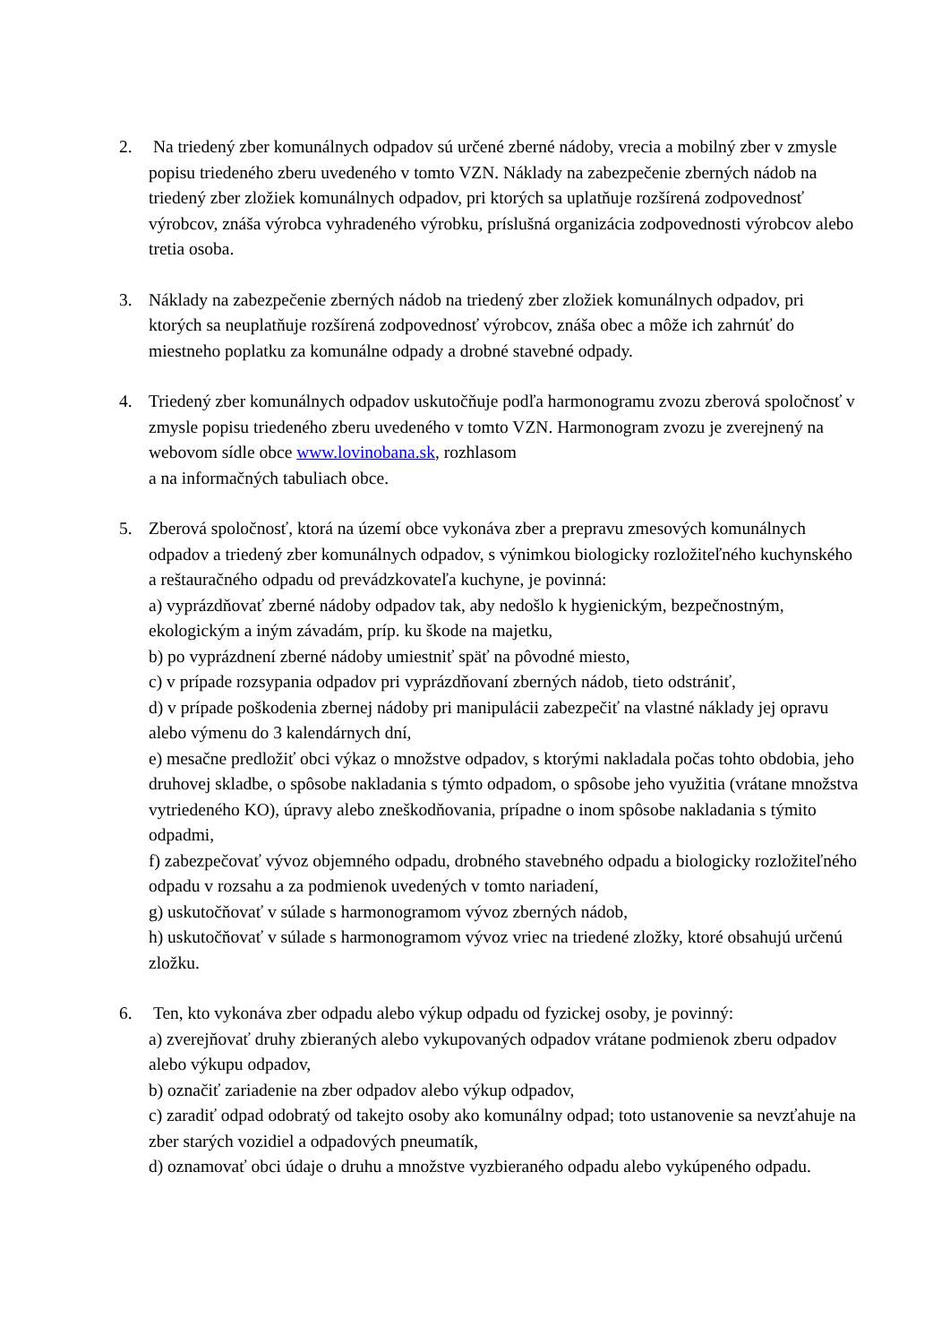2. Na triedený zber komunálnych odpadov sú určené zberné nádoby, vrecia a mobilný zber v zmysle popisu triedeného zberu uvedeného v tomto VZN. Náklady na zabezpečenie zberných nádob na triedený zber zložiek komunálnych odpadov, pri ktorých sa uplatňuje rozšírená zodpovednosť výrobcov, znáša výrobca vyhradeného výrobku, príslušná organizácia zodpovednosti výrobcov alebo tretia osoba.
3. Náklady na zabezpečenie zberných nádob na triedený zber zložiek komunálnych odpadov, pri ktorých sa neuplatňuje rozšírená zodpovednosť výrobcov, znáša obec a môže ich zahrnúť do miestneho poplatku za komunálne odpady a drobné stavebné odpady.
4. Triedený zber komunálnych odpadov uskutočňuje podľa harmonogramu zvozu zberová spoločnosť v zmysle popisu triedeného zberu uvedeného v tomto VZN. Harmonogram zvozu je zverejnený na webovom sídle obce www.lovinobana.sk, rozhlasom
a na informačných tabuliach obce.
5. Zberová spoločnosť, ktorá na území obce vykonáva zber a prepravu zmesových komunálnych odpadov a triedený zber komunálnych odpadov, s výnimkou biologicky rozložiteľného kuchynského a reštauračného odpadu od prevádzkovateľa kuchyne, je povinná:
a) vyprázdňovať zberné nádoby odpadov tak, aby nedošlo k hygienickým, bezpečnostným, ekologickým a iným závadám, príp. ku škode na majetku,
b) po vyprázdnení zberné nádoby umiestniť späť na pôvodné miesto,
c) v prípade rozsypania odpadov pri vyprázdňovaní zberných nádob, tieto odstrániť,
d) v prípade poškodenia zbernej nádoby pri manipulácii zabezpečiť na vlastné náklady jej opravu alebo výmenu do 3 kalendárnych dní,
e) mesačne predložiť obci výkaz o množstve odpadov, s ktorými nakladala počas tohto obdobia, jeho druhovej skladbe, o spôsobe nakladania s týmto odpadom, o spôsobe jeho využitia (vrátane množstva vytriedeného KO), úpravy alebo zneškodňovania, prípadne o inom spôsobe nakladania s týmito odpadmi,
f) zabezpečovať vývoz objemného odpadu, drobného stavebného odpadu a biologicky rozložiteľného odpadu v rozsahu a za podmienok uvedených v tomto nariadení,
g) uskutočňovať v súlade s harmonogramom vývoz zberných nádob,
h) uskutočňovať v súlade s harmonogramom vývoz vriec na triedené zložky, ktoré obsahujú určenú zložku.
6. Ten, kto vykonáva zber odpadu alebo výkup odpadu od fyzickej osoby, je povinný:
a) zverejňovať druhy zbieraných alebo vykupovaných odpadov vrátane podmienok zberu odpadov alebo výkupu odpadov,
b) označiť zariadenie na zber odpadov alebo výkup odpadov,
c) zaradiť odpad odobratý od takejto osoby ako komunálny odpad; toto ustanovenie sa nevzťahuje na zber starých vozidiel a odpadových pneumatík,
d) oznamovať obci údaje o druhu a množstve vyzbieraného odpadu alebo vykúpeného odpadu.